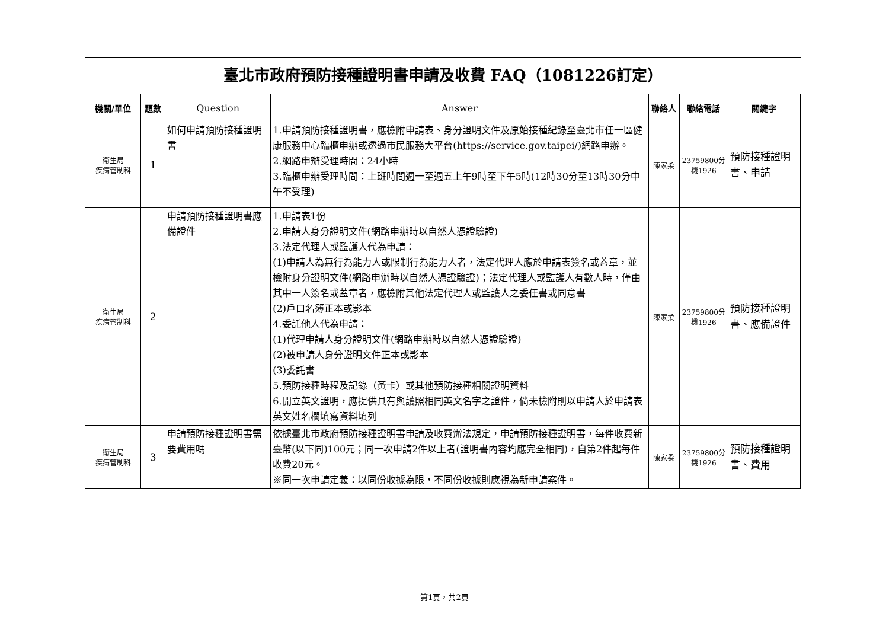臺北市政府預防接種證明書申請及收費 FAQ（1081226訂定）
| 機關/單位 | 題數 | Question | Answer | 聯絡人 | 聯絡電話 | 關鍵字 |
| --- | --- | --- | --- | --- | --- | --- |
| 衛生局 疾病管制科 | 1 | 如何申請預防接種證明書 | 1.申請預防接種證明書，應檢附申請表、身分證明文件及原始接種紀錄至臺北市任一區健康服務中心臨櫃申辦或透過市民服務大平台(https://service.gov.taipei/)網路申辦。 2.網路申辦受理時間：24小時 3.臨櫃申辦受理時間：上班時間週一至週五上午9時至下午5時(12時30分至13時30分中午不受理) | 陳家柔 | 23759800分機1926 | 預防接種證明書、申請 |
| 衛生局 疾病管制科 | 2 | 申請預防接種證明書應備證件 | 1.申請表1份 2.申請人身分證明文件(網路申辦時以自然人憑證驗證) 3.法定代理人或監護人代為申請： (1)申請人為無行為能力人或限制行為能力人者，法定代理人應於申請表簽名或蓋章，並檢附身分證明文件(網路申辦時以自然人憑證驗證)；法定代理人或監護人有數人時，僅由其中一人簽名或蓋章者，應檢附其他法定代理人或監護人之委任書或同意書 (2)戶口名簿正本或影本 4.委託他人代為申請： (1)代理申請人身分證明文件(網路申辦時以自然人憑證驗證) (2)被申請人身分證明文件正本或影本 (3)委託書 5.預防接種時程及記錄（黃卡）或其他預防接種相關證明資料 6.開立英文證明，應提供具有與護照相同英文名字之證件，倘未檢附則以申請人於申請表英文姓名欄填寫資料填列 | 陳家柔 | 23759800分機1926 | 預防接種證明書、應備證件 |
| 衛生局 疾病管制科 | 3 | 申請預防接種證明書需要費用嗎 | 依據臺北市政府預防接種證明書申請及收費辦法規定，申請預防接種證明書，每件收費新臺幣(以下同)100元；同一次申請2件以上者(證明書內容均應完全相同)，自第2件起每件收費20元。 ※同一次申請定義：以同份收據為限，不同份收據則應視為新申請案件。 | 陳家柔 | 23759800分機1926 | 預防接種證明書、費用 |
第1頁，共2頁